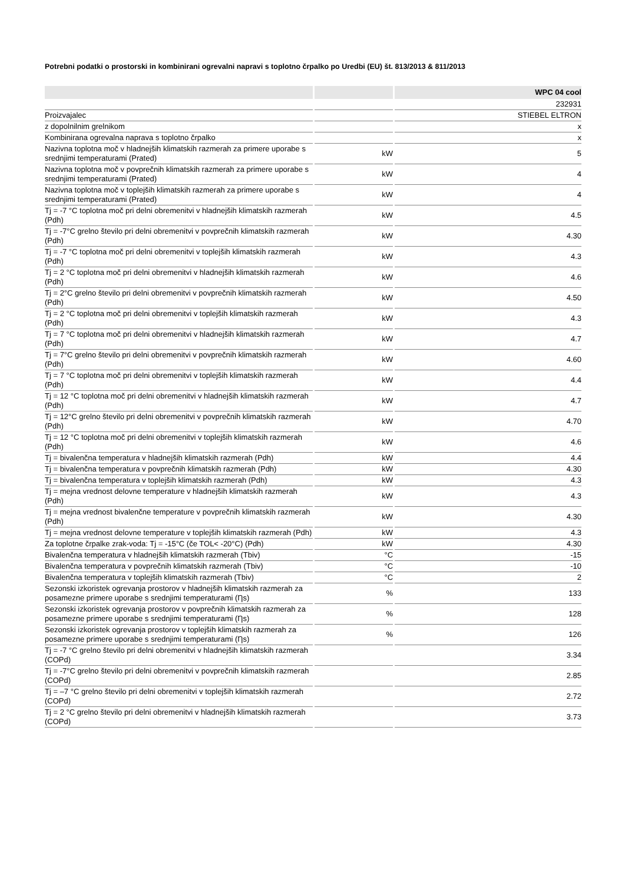Potrebni podatki o prostorski in kombinirani ogrevalni napravi s toplotno črpalko po Uredbi (EU) št. 813/2013 & 811/2013
| | | WPC 04 cool |
| --- | --- | --- |
| | | 232931 |
| Proizvajalec | | STIEBEL ELTRON |
| z dopolnilnim grelnikom | | x |
| Kombinirana ogrevalna naprava s toplotno črpalko | | x |
| Nazivna toplotna moč v hladnejših klimatskih razmerah za primere uporabe s srednjimi temperaturami (Prated) | kW | 5 |
| Nazivna toplotna moč v povprečnih klimatskih razmerah za primere uporabe s srednjimi temperaturami (Prated) | kW | 4 |
| Nazivna toplotna moč v toplejših klimatskih razmerah za primere uporabe s srednjimi temperaturami (Prated) | kW | 4 |
| Tj = -7 °C toplotna moč pri delni obremenitvi v hladnejših klimatskih razmerah (Pdh) | kW | 4.5 |
| Tj = -7°C grelno število pri delni obremenitvi v povprečnih klimatskih razmerah (Pdh) | kW | 4.30 |
| Tj = -7 °C toplotna moč pri delni obremenitvi v toplejših klimatskih razmerah (Pdh) | kW | 4.3 |
| Tj = 2 °C toplotna moč pri delni obremenitvi v hladnejših klimatskih razmerah (Pdh) | kW | 4.6 |
| Tj = 2°C grelno število pri delni obremenitvi v povprečnih klimatskih razmerah (Pdh) | kW | 4.50 |
| Tj = 2 °C toplotna moč pri delni obremenitvi v toplejših klimatskih razmerah (Pdh) | kW | 4.3 |
| Tj = 7 °C toplotna moč pri delni obremenitvi v hladnejših klimatskih razmerah (Pdh) | kW | 4.7 |
| Tj = 7°C grelno število pri delni obremenitvi v povprečnih klimatskih razmerah (Pdh) | kW | 4.60 |
| Tj = 7 °C toplotna moč pri delni obremenitvi v toplejših klimatskih razmerah (Pdh) | kW | 4.4 |
| Tj = 12 °C toplotna moč pri delni obremenitvi v hladnejših klimatskih razmerah (Pdh) | kW | 4.7 |
| Tj = 12°C grelno število pri delni obremenitvi v povprečnih klimatskih razmerah (Pdh) | kW | 4.70 |
| Tj = 12 °C toplotna moč pri delni obremenitvi v toplejših klimatskih razmerah (Pdh) | kW | 4.6 |
| Tj = bivalenčna temperatura v hladnejših klimatskih razmerah (Pdh) | kW | 4.4 |
| Tj = bivalenčna temperatura v povprečnih klimatskih razmerah (Pdh) | kW | 4.30 |
| Tj = bivalenčna temperatura v toplejših klimatskih razmerah (Pdh) | kW | 4.3 |
| Tj = mejna vrednost delovne temperature v hladnejših klimatskih razmerah (Pdh) | kW | 4.3 |
| Tj = mejna vrednost bivalenčne temperature v povprečnih klimatskih razmerah (Pdh) | kW | 4.30 |
| Tj = mejna vrednost delovne temperature v toplejših klimatskih razmerah (Pdh) | kW | 4.3 |
| Za toplotne črpalke zrak-voda: Tj = -15°C (če TOL< -20°C) (Pdh) | kW | 4.30 |
| Bivalenčna temperatura v hladnejših klimatskih razmerah (Tbiv) | °C | -15 |
| Bivalenčna temperatura v povprečnih klimatskih razmerah (Tbiv) | °C | -10 |
| Bivalenčna temperatura v toplejših klimatskih razmerah (Tbiv) | °C | 2 |
| Sezonski izkoristek ogrevanja prostorov v hladnejših klimatskih razmerah za posamezne primere uporabe s srednjimi temperaturami (Ƞs) | % | 133 |
| Sezonski izkoristek ogrevanja prostorov v povprečnih klimatskih razmerah za posamezne primere uporabe s srednjimi temperaturami (Ƞs) | % | 128 |
| Sezonski izkoristek ogrevanja prostorov v toplejših klimatskih razmerah za posamezne primere uporabe s srednjimi temperaturami (Ƞs) | % | 126 |
| Tj = -7 °C grelno število pri delni obremenitvi v hladnejših klimatskih razmerah (COPd) | | 3.34 |
| Tj = -7°C grelno število pri delni obremenitvi v povprečnih klimatskih razmerah (COPd) | | 2.85 |
| Tj = –7 °C grelno število pri delni obremenitvi v toplejših klimatskih razmerah (COPd) | | 2.72 |
| Tj = 2 °C grelno število pri delni obremenitvi v hladnejših klimatskih razmerah (COPd) | | 3.73 |